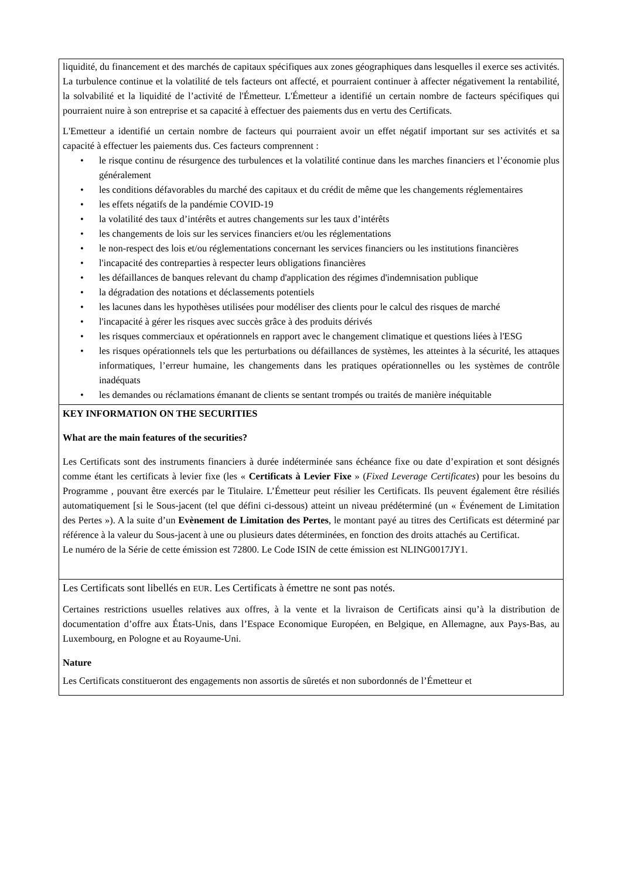| liquidité, du financement et des marchés de capitaux spécifiques aux zones géographiques dans lesquelles il exerce ses activités. La turbulence continue et la volatilité de tels facteurs ont affecté, et pourraient continuer à affecter négativement la rentabilité, la solvabilité et la liquidité de l’activité de l'Émetteur. L'Émetteur a identifié un certain nombre de facteurs spécifiques qui pourraient nuire à son entreprise et sa capacité à effectuer des paiements dus en vertu des Certificats. L'Emetteur a identifié un certain nombre de facteurs qui pourraient avoir un effet négatif important sur ses activités et sa capacité à effectuer les paiements dus. Ces facteurs comprennent : • le risque continu de résurgence des turbulences et la volatilité continue dans les marches financiers et l’économie plus généralement • les conditions défavorables du marché des capitaux et du crédit de même que les changements réglementaires • les effets négatifs de la pandémie COVID-19 • la volatilité des taux d’intérêts et autres changements sur les taux d’intérêts • les changements de lois sur les services financiers et/ou les réglementations • le non-respect des lois et/ou réglementations concernant les services financiers ou les institutions financières • l'incapacité des contreparties à respecter leurs obligations financières • les défaillances de banques relevant du champ d'application des régimes d'indemnisation publique • la dégradation des notations et déclassements potentiels • les lacunes dans les hypothèses utilisées pour modéliser des clients pour le calcul des risques de marché • l'incapacité à gérer les risques avec succès grâce à des produits dérivés • les risques commerciaux et opérationnels en rapport avec le changement climatique et questions liées à l'ESG • les risques opérationnels tels que les perturbations ou défaillances de systèmes, les atteintes à la sécurité, les attaques informatiques, l’erreur humaine, les changements dans les pratiques opérationnelles ou les systèmes de contrôle inadéquats • les demandes ou réclamations émanant de clients se sentant trompés ou traités de manière inéquitable |
| KEY INFORMATION ON THE SECURITIES What are the main features of the securities? Les Certificats sont des instruments financiers à durée indéterminée sans échéance fixe ou date d’expiration et sont désignés comme étant les certificats à levier fixe (les « Certificats à Levier Fixe » ( Fixed Leverage Certificates ) pour les besoins du Programme , pouvant être exercés par le Titulaire. L’Émetteur peut résilier les Certificats. Ils peuvent également être résiliés automatiquement [si le Sous-jacent (tel que défini ci-dessous) atteint un niveau prédéterminé (un « Événement de Limitation des Pertes »). A la suite d’un Evènement de Limitation des Pertes , le montant payé au titres des Certificats est déterminé par référence à la valeur du Sous-jacent à une ou plusieurs dates déterminées, en fonction des droits attachés au Certificat. Le numéro de la Série de cette émission est 72800. Le Code ISIN de cette émission est NLING0017JY1. |
| Les Certificats sont libellés en EUR . Les Certificats à émettre ne sont pas notés. Certaines restrictions usuelles relatives aux offres, à la vente et la livraison de Certificats ainsi qu’à la distribution de documentation d’offre aux États-Unis, dans l’Espace Economique Européen, en Belgique, en Allemagne, aux Pays-Bas, au Luxembourg, en Pologne et au Royaume-Uni. Nature Les Certificats constitueront des engagements non assortis de sûretés et non subordonnés de l’Émetteur et |